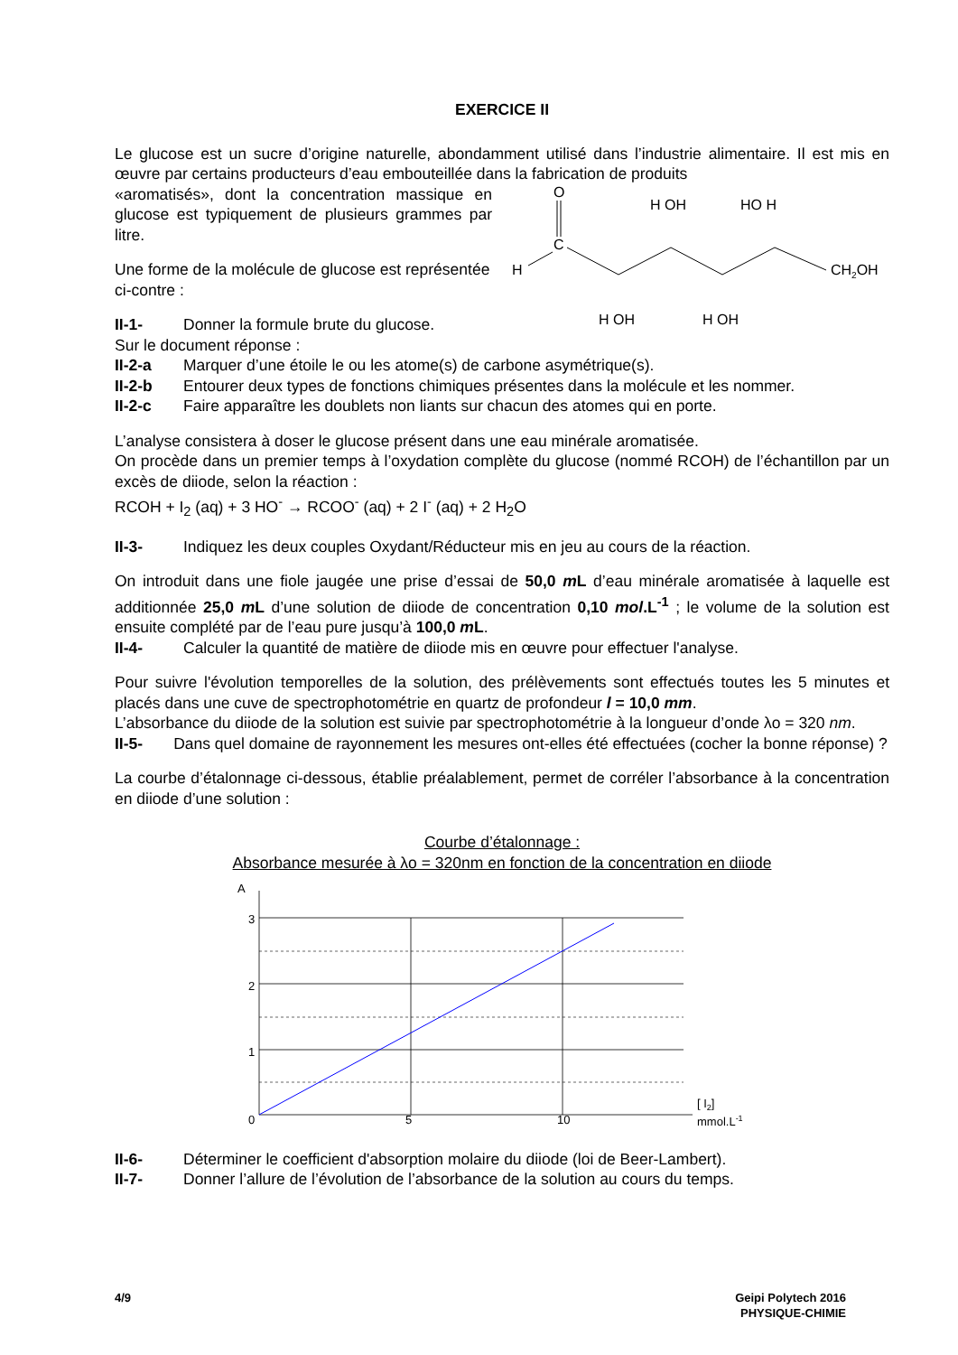EXERCICE II
Le glucose est un sucre d’origine naturelle, abondamment utilisé dans l’industrie alimentaire. Il est mis en œuvre par certains producteurs d’eau embouteillée dans la fabrication de produits
«aromatisés», dont la concentration massique en glucose est typiquement de plusieurs grammes par litre.
Une forme de la molécule de glucose est représentée ci-contre :
II-1- Donner la formule brute du glucose.
O
C
H
H OH
HO H
H OH
H OH
CH2OH
Sur le document réponse :
II-2-a Marquer d’une étoile le ou les atome(s) de carbone asymétrique(s).
II-2-b Entourer deux types de fonctions chimiques présentes dans la molécule et les nommer.
II-2-c Faire apparaître les doublets non liants sur chacun des atomes qui en porte.
L’analyse consistera à doser le glucose présent dans une eau minérale aromatisée.
On procède dans un premier temps à l’oxydation complète du glucose (nommé RCOH) de l’échantillon par un excès de diiode, selon la réaction :
RCOH + I<sub>2</sub> (aq) + 3 HO<sup>-</sup> → RCOO<sup>-</sup> (aq) + 2 I<sup>-</sup> (aq) + 2 H<sub>2</sub>O
II-3- Indiquez les deux couples Oxydant/Réducteur mis en jeu au cours de la réaction.
On introduit dans une fiole jaugée une prise d’essai de 50,0 m L d’eau minérale aromatisée à laquelle est additionnée 25,0 m L d’une solution de diiode de concentration 0,10 mol.L<sup>-1</sup> ; le volume de la solution est ensuite complété par de l’eau pure jusqu’à 100,0 m L.
II-4- Calculer la quantité de matière de diiode mis en œuvre pour effectuer l'analyse.
Pour suivre l'évolution temporelles de la solution, des prélèvements sont effectués toutes les 5 minutes et placés dans une cuve de spectrophotométrie en quartz de profondeur l = 10,0 mm.
L’absorbance du diiode de la solution est suivie par spectrophotométrie à la longueur d’onde λo = 320 nm.
II-5- Dans quel domaine de rayonnement les mesures ont-elles été effectuées (cocher la bonne réponse) ?
La courbe d’étalonnage ci-dessous, établie préalablement, permet de corréler l’absorbance à la concentration en diiode d’une solution :
Courbe d’étalonnage :
Absorbance mesurée à λo = 320nm en fonction de la concentration en diiode
A
3
2
1
0
5
10
[ I2]
mmol.L-1
II-6- Déterminer le coefficient d'absorption molaire du diiode (loi de Beer-Lambert).
II-7- Donner l’allure de l’évolution de l’absorbance de la solution au cours du temps.
4/9 Geipi Polytech 2016
PHYSIQUE-CHIMIE